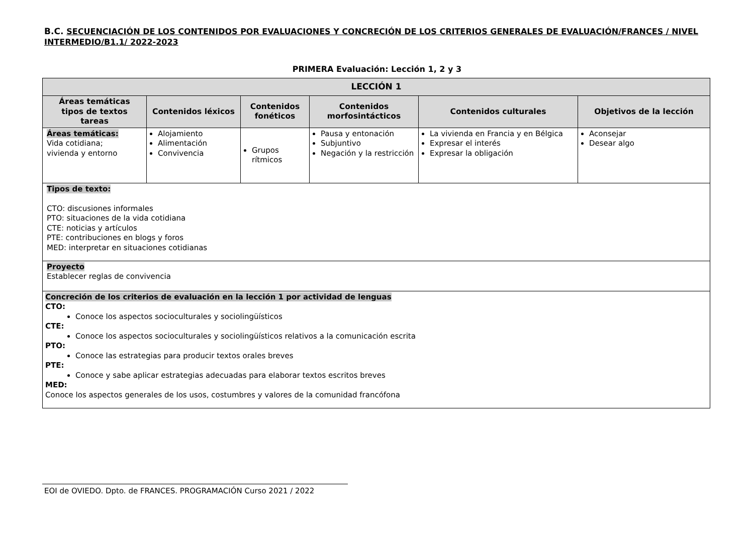B.C. SECUENCIACIÓN DE LOS CONTENIDOS POR EVALUACIONES Y CONCRECIÓN DE LOS CRITERIOS GENERALES DE EVALUACIÓN/FRANCES / NIVEL INTERMEDIO/B1.1/ 2022-2023
PRIMERA Evaluación: Lección 1, 2 y 3
| LECCIÓN 1 | | | | | |
| --- | --- | --- | --- | --- | --- |
| Áreas temáticas tipos de textos tareas | Contenidos léxicos | Contenidos fonéticos | Contenidos morfosintácticos | Contenidos culturales | Objetivos de la lección |
| Áreas temáticas: Vida cotidiana; vivienda y entorno | Alojamiento Alimentación Convivencia | Grupos rítmicos | Pausa y entonación Subjuntivo Negación y la restricción | La vivienda en Francia y en Bélgica Expresar el interés Expresar la obligación | Aconsejar Desear algo |
| Tipos de texto: CTO: discusiones informales PTO: situaciones de la vida cotidiana CTE: noticias y artículos PTE: contribuciones en blogs y foros MED: interpretar en situaciones cotidianas | | | | | |
| Proyecto Establecer reglas de convivencia | | | | | |
| Concreción de los criterios de evaluación en la lección 1 por actividad de lenguas CTO: Conoce los aspectos socioculturales y sociolingüísticos CTE: Conoce los aspectos socioculturales y sociolingüísticos relativos a la comunicación escrita PTO: Conoce las estrategias para producir textos orales breves PTE: Conoce y sabe aplicar estrategias adecuadas para elaborar textos escritos breves MED: Conoce los aspectos generales de los usos, costumbres y valores de la comunidad francófona | | | | | |
EOI de OVIEDO. Dpto. de FRANCES. PROGRAMACIÓN Curso 2021 / 2022